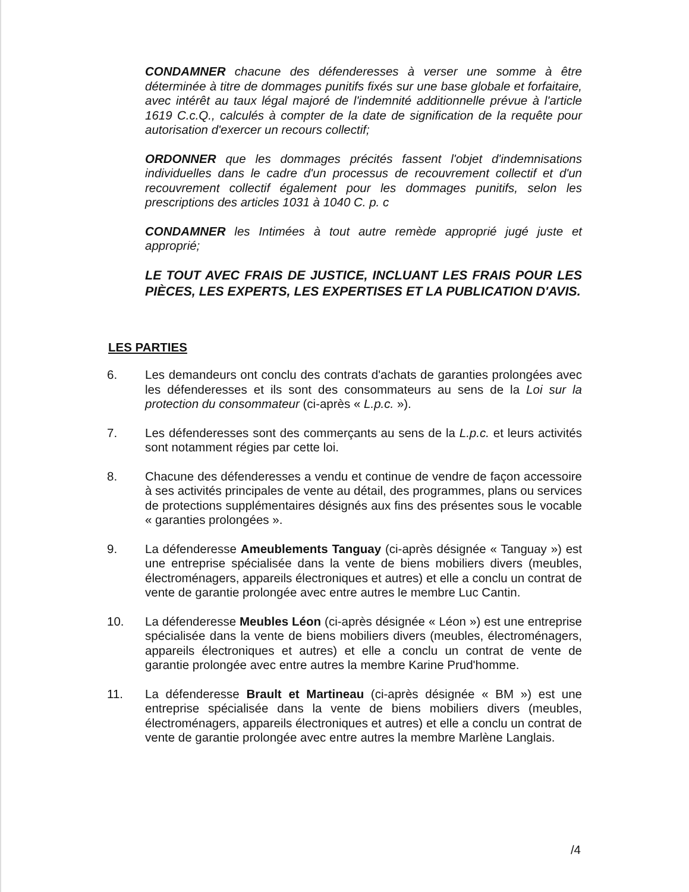CONDAMNER chacune des défenderesses à verser une somme à être déterminée à titre de dommages punitifs fixés sur une base globale et forfaitaire, avec intérêt au taux légal majoré de l'indemnité additionnelle prévue à l'article 1619 C.c.Q., calculés à compter de la date de signification de la requête pour autorisation d'exercer un recours collectif;
ORDONNER que les dommages précités fassent l'objet d'indemnisations individuelles dans le cadre d'un processus de recouvrement collectif et d'un recouvrement collectif également pour les dommages punitifs, selon les prescriptions des articles 1031 à 1040 C. p. c
CONDAMNER les Intimées à tout autre remède approprié jugé juste et approprié;
LE TOUT AVEC FRAIS DE JUSTICE, INCLUANT LES FRAIS POUR LES PIÈCES, LES EXPERTS, LES EXPERTISES ET LA PUBLICATION D'AVIS.
LES PARTIES
6. Les demandeurs ont conclu des contrats d'achats de garanties prolongées avec les défenderesses et ils sont des consommateurs au sens de la Loi sur la protection du consommateur (ci-après « L.p.c. »).
7. Les défenderesses sont des commerçants au sens de la L.p.c. et leurs activités sont notamment régies par cette loi.
8. Chacune des défenderesses a vendu et continue de vendre de façon accessoire à ses activités principales de vente au détail, des programmes, plans ou services de protections supplémentaires désignés aux fins des présentes sous le vocable « garanties prolongées ».
9. La défenderesse Ameublements Tanguay (ci-après désignée « Tanguay ») est une entreprise spécialisée dans la vente de biens mobiliers divers (meubles, électroménagers, appareils électroniques et autres) et elle a conclu un contrat de vente de garantie prolongée avec entre autres le membre Luc Cantin.
10. La défenderesse Meubles Léon (ci-après désignée « Léon ») est une entreprise spécialisée dans la vente de biens mobiliers divers (meubles, électroménagers, appareils électroniques et autres) et elle a conclu un contrat de vente de garantie prolongée avec entre autres la membre Karine Prud'homme.
11. La défenderesse Brault et Martineau (ci-après désignée « BM ») est une entreprise spécialisée dans la vente de biens mobiliers divers (meubles, électroménagers, appareils électroniques et autres) et elle a conclu un contrat de vente de garantie prolongée avec entre autres la membre Marlène Langlais.
/4